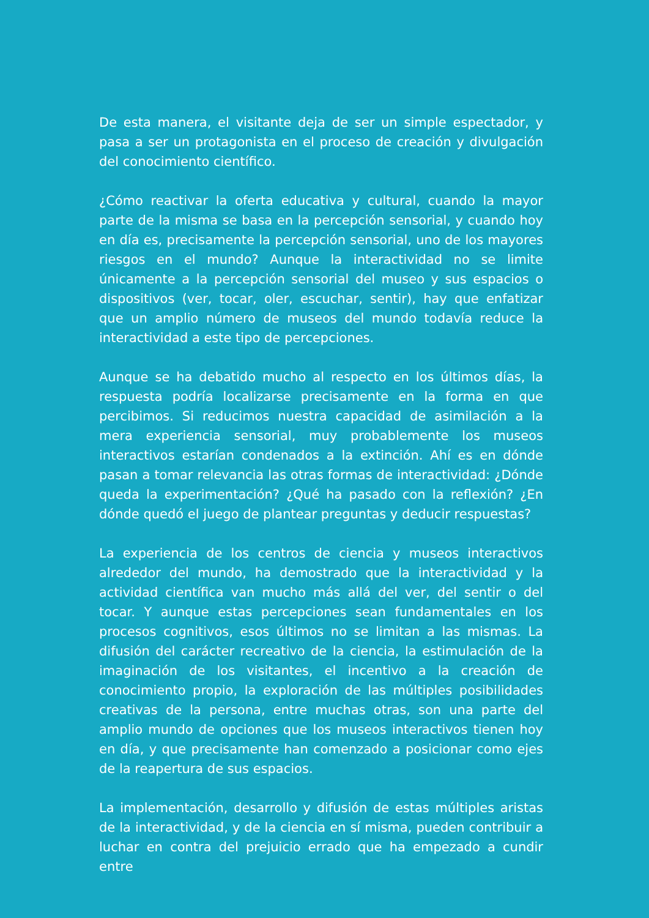De esta manera, el visitante deja de ser un simple espectador, y pasa a ser un protagonista en el proceso de creación y divulgación del conocimiento científico.
¿Cómo reactivar la oferta educativa y cultural, cuando la mayor parte de la misma se basa en la percepción sensorial, y cuando hoy en día es, precisamente la percepción sensorial, uno de los mayores riesgos en el mundo? Aunque la interactividad no se limite únicamente a la percepción sensorial del museo y sus espacios o dispositivos (ver, tocar, oler, escuchar, sentir), hay que enfatizar que un amplio número de museos del mundo todavía reduce la interactividad a este tipo de percepciones.
Aunque se ha debatido mucho al respecto en los últimos días, la respuesta podría localizarse precisamente en la forma en que percibimos. Si reducimos nuestra capacidad de asimilación a la mera experiencia sensorial, muy probablemente los museos interactivos estarían condenados a la extinción. Ahí es en dónde pasan a tomar relevancia las otras formas de interactividad: ¿Dónde queda la experimentación? ¿Qué ha pasado con la reflexión? ¿En dónde quedó el juego de plantear preguntas y deducir respuestas?
La experiencia de los centros de ciencia y museos interactivos alrededor del mundo, ha demostrado que la interactividad y la actividad científica van mucho más allá del ver, del sentir o del tocar. Y aunque estas percepciones sean fundamentales en los procesos cognitivos, esos últimos no se limitan a las mismas. La difusión del carácter recreativo de la ciencia, la estimulación de la imaginación de los visitantes, el incentivo a la creación de conocimiento propio, la exploración de las múltiples posibilidades creativas de la persona, entre muchas otras, son una parte del amplio mundo de opciones que los museos interactivos tienen hoy en día, y que precisamente han comenzado a posicionar como ejes de la reapertura de sus espacios.
La implementación, desarrollo y difusión de estas múltiples aristas de la interactividad, y de la ciencia en sí misma, pueden contribuir a luchar en contra del prejuicio errado que ha empezado a cundir entre